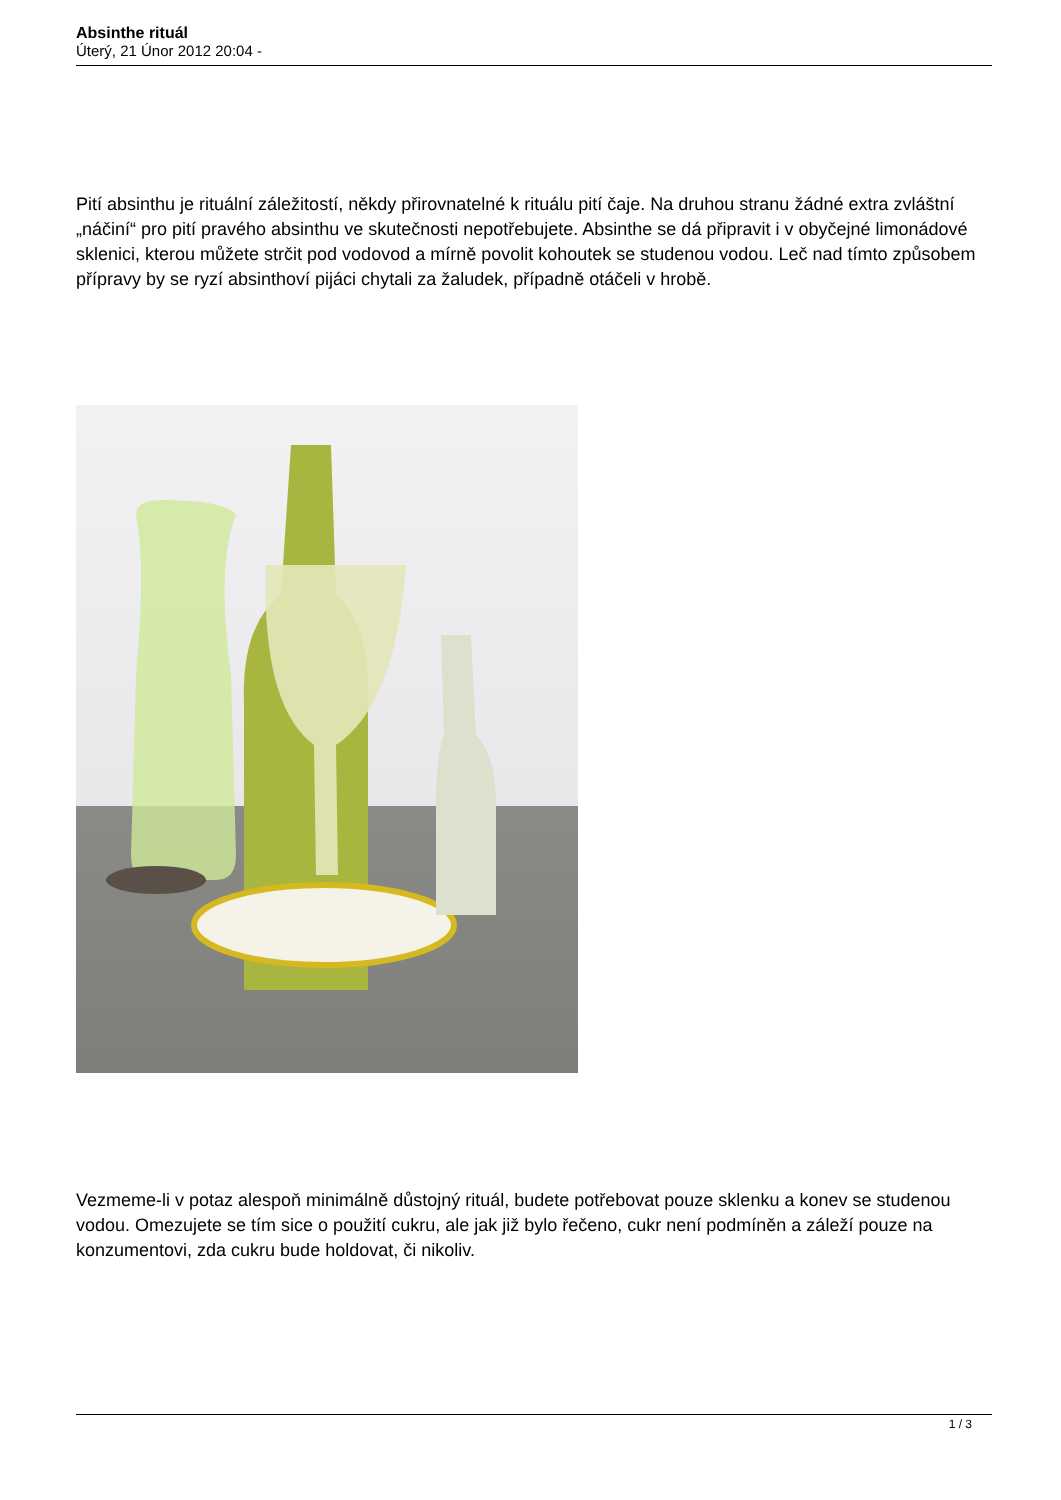Absinthe rituál
Úterý, 21 Únor 2012 20:04 -
Pití absinthu je rituální záležitostí, někdy přirovnatelné k rituálu pití čaje. Na druhou stranu žádné extra zvláštní „náčiní“ pro pití pravého absinthu ve skutečnosti nepotřebujete. Absinthe se dá připravit i v obyčejné limonádové sklenici, kterou můžete strčit pod vodovod a mírně povolit kohoutek se studenou vodou. Leč nad tímto způsobem přípravy by se ryzí absinthoví pijáci chytali za žaludek, případně otáčeli v hrobě.
Vezmeme-li v potaz alespoň minimálně důstojný rituál, budete potřebovat pouze sklenku a konev se studenou vodou. Omezujete se tím sice o použití cukru, ale jak již bylo řečeno, cukr není podmíněn a záleží pouze na konzumentovi, zda cukru bude holdovat, či nikoliv.
1 / 3